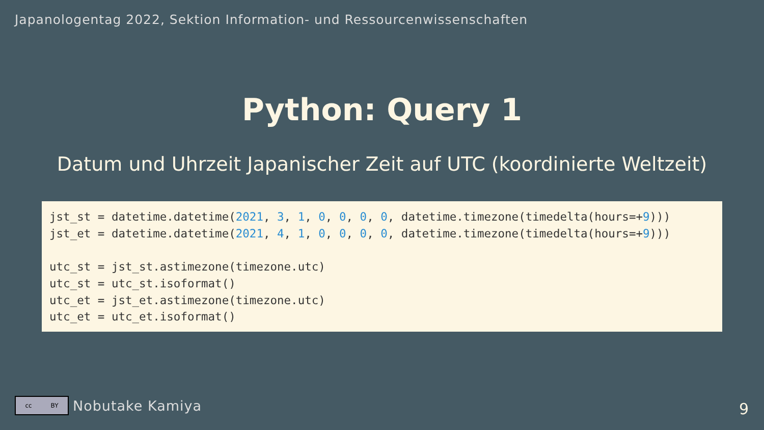Japanologentag 2022, Sektion Information- und Ressourcenwissenschaften
Python: Query 1
Datum und Uhrzeit Japanischer Zeit auf UTC (koordinierte Weltzeit)
jst_st = datetime.datetime(2021, 3, 1, 0, 0, 0, 0, datetime.timezone(timedelta(hours=+9)))
jst_et = datetime.datetime(2021, 4, 1, 0, 0, 0, 0, datetime.timezone(timedelta(hours=+9)))

utc_st = jst_st.astimezone(timezone.utc)
utc_st = utc_st.isoformat()
utc_et = jst_et.astimezone(timezone.utc)
utc_et = utc_et.isoformat()
cc BY
Nobutake Kamiya
9